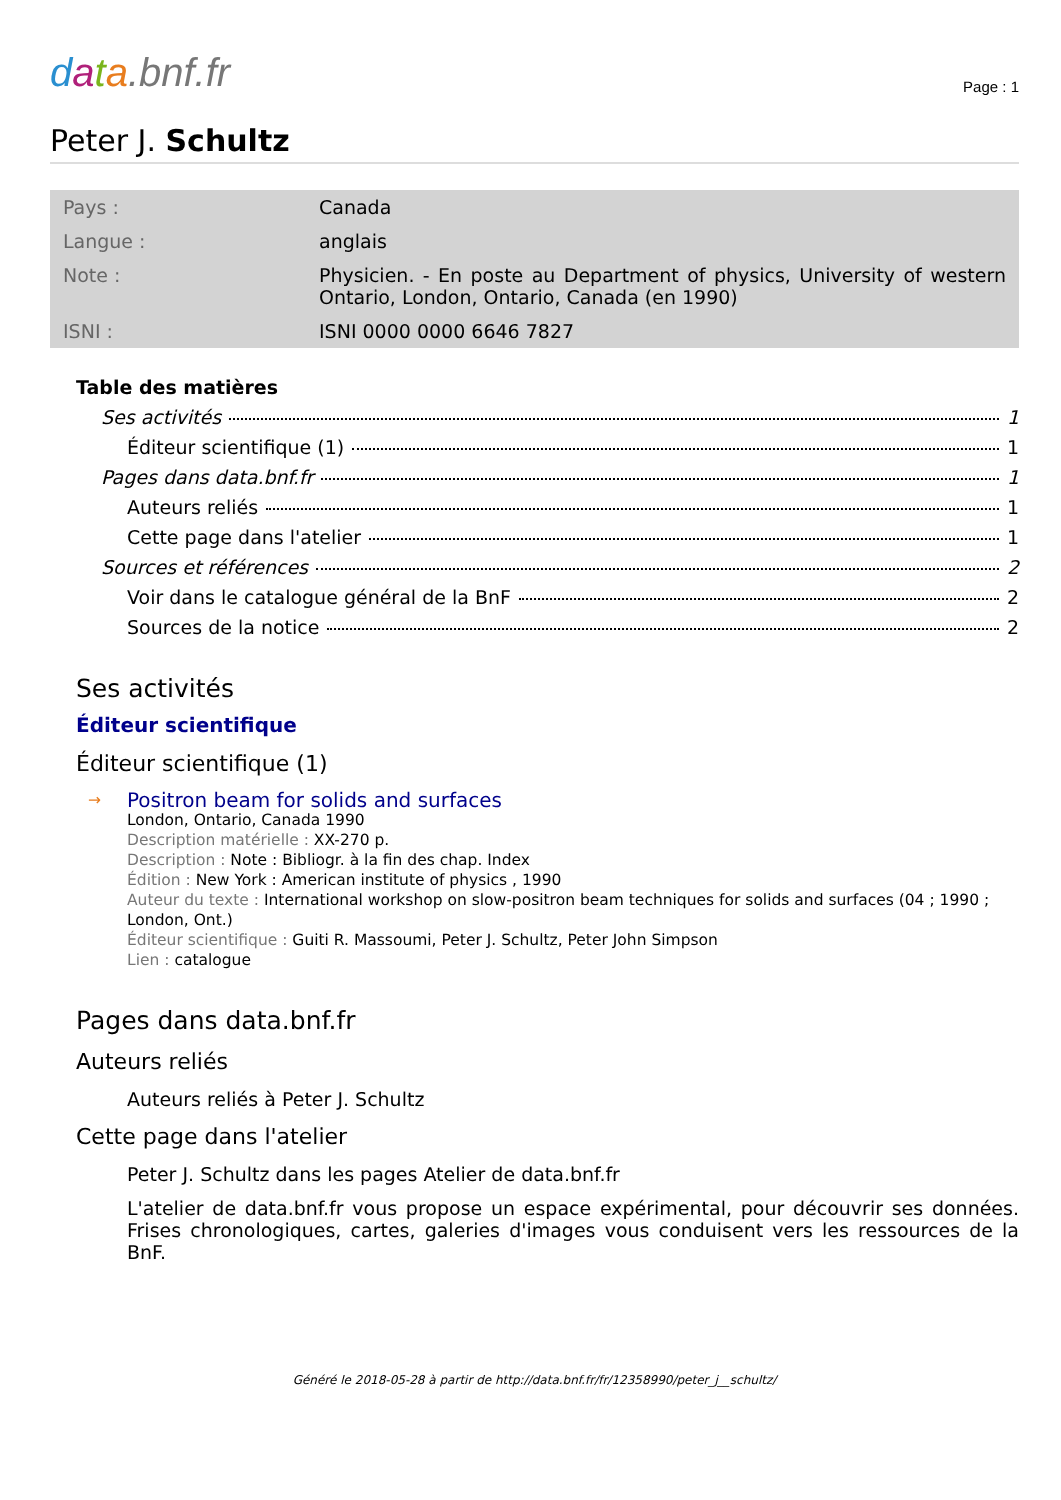data.bnf.fr
Page : 1
Peter J. Schultz
| Pays : | Canada |
| Langue : | anglais |
| Note : | Physicien. - En poste au Department of physics, University of western Ontario, London, Ontario, Canada (en 1990) |
| ISNI : | ISNI 0000 0000 6646 7827 |
Table des matières
Ses activités 1
Éditeur scientifique (1) 1
Pages dans data.bnf.fr 1
Auteurs reliés 1
Cette page dans l'atelier 1
Sources et références 2
Voir dans le catalogue général de la BnF 2
Sources de la notice 2
Ses activités
Éditeur scientifique
Éditeur scientifique (1)
→
Positron beam for solids and surfaces
London, Ontario, Canada 1990
Description matérielle : XX-270 p.
Description : Note : Bibliogr. à la fin des chap. Index
Édition : New York : American institute of physics , 1990
Auteur du texte : International workshop on slow-positron beam techniques for solids and surfaces (04 ; 1990 ; London, Ont.)
Éditeur scientifique : Guiti R. Massoumi, Peter J. Schultz, Peter John Simpson
Lien : catalogue
Pages dans data.bnf.fr
Auteurs reliés
Auteurs reliés à Peter J. Schultz
Cette page dans l'atelier
Peter J. Schultz dans les pages Atelier de data.bnf.fr
L'atelier de data.bnf.fr vous propose un espace expérimental, pour découvrir ses données. Frises chronologiques, cartes, galeries d'images vous conduisent vers les ressources de la BnF.
Généré le 2018-05-28 à partir de http://data.bnf.fr/fr/12358990/peter_j__schultz/